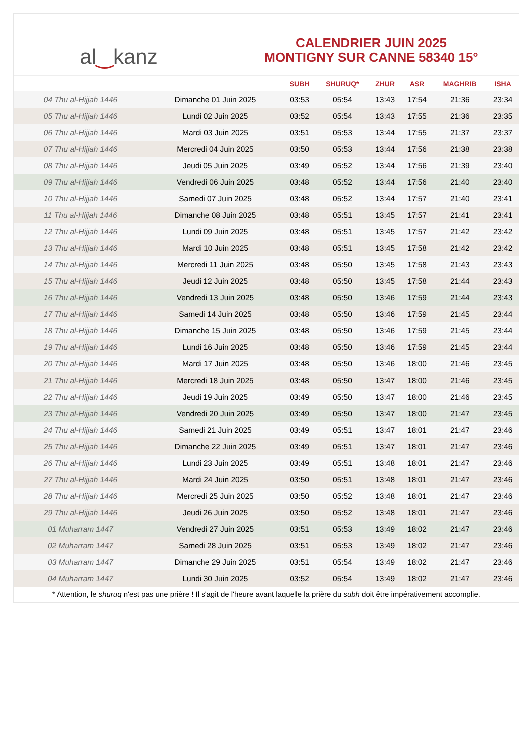al ‿ kanz
CALENDRIER JUIN 2025
MONTIGNY SUR CANNE 58340 15°
| | | SUBH | SHURUQ* | ZHUR | ASR | MAGHRIB | ISHA |
| --- | --- | --- | --- | --- | --- | --- | --- |
| 04 Thu al-Hijjah 1446 | Dimanche 01 Juin 2025 | 03:53 | 05:54 | 13:43 | 17:54 | 21:36 | 23:34 |
| 05 Thu al-Hijjah 1446 | Lundi 02 Juin 2025 | 03:52 | 05:54 | 13:43 | 17:55 | 21:36 | 23:35 |
| 06 Thu al-Hijjah 1446 | Mardi 03 Juin 2025 | 03:51 | 05:53 | 13:44 | 17:55 | 21:37 | 23:37 |
| 07 Thu al-Hijjah 1446 | Mercredi 04 Juin 2025 | 03:50 | 05:53 | 13:44 | 17:56 | 21:38 | 23:38 |
| 08 Thu al-Hijjah 1446 | Jeudi 05 Juin 2025 | 03:49 | 05:52 | 13:44 | 17:56 | 21:39 | 23:40 |
| 09 Thu al-Hijjah 1446 | Vendredi 06 Juin 2025 | 03:48 | 05:52 | 13:44 | 17:56 | 21:40 | 23:40 |
| 10 Thu al-Hijjah 1446 | Samedi 07 Juin 2025 | 03:48 | 05:52 | 13:44 | 17:57 | 21:40 | 23:41 |
| 11 Thu al-Hijjah 1446 | Dimanche 08 Juin 2025 | 03:48 | 05:51 | 13:45 | 17:57 | 21:41 | 23:41 |
| 12 Thu al-Hijjah 1446 | Lundi 09 Juin 2025 | 03:48 | 05:51 | 13:45 | 17:57 | 21:42 | 23:42 |
| 13 Thu al-Hijjah 1446 | Mardi 10 Juin 2025 | 03:48 | 05:51 | 13:45 | 17:58 | 21:42 | 23:42 |
| 14 Thu al-Hijjah 1446 | Mercredi 11 Juin 2025 | 03:48 | 05:50 | 13:45 | 17:58 | 21:43 | 23:43 |
| 15 Thu al-Hijjah 1446 | Jeudi 12 Juin 2025 | 03:48 | 05:50 | 13:45 | 17:58 | 21:44 | 23:43 |
| 16 Thu al-Hijjah 1446 | Vendredi 13 Juin 2025 | 03:48 | 05:50 | 13:46 | 17:59 | 21:44 | 23:43 |
| 17 Thu al-Hijjah 1446 | Samedi 14 Juin 2025 | 03:48 | 05:50 | 13:46 | 17:59 | 21:45 | 23:44 |
| 18 Thu al-Hijjah 1446 | Dimanche 15 Juin 2025 | 03:48 | 05:50 | 13:46 | 17:59 | 21:45 | 23:44 |
| 19 Thu al-Hijjah 1446 | Lundi 16 Juin 2025 | 03:48 | 05:50 | 13:46 | 17:59 | 21:45 | 23:44 |
| 20 Thu al-Hijjah 1446 | Mardi 17 Juin 2025 | 03:48 | 05:50 | 13:46 | 18:00 | 21:46 | 23:45 |
| 21 Thu al-Hijjah 1446 | Mercredi 18 Juin 2025 | 03:48 | 05:50 | 13:47 | 18:00 | 21:46 | 23:45 |
| 22 Thu al-Hijjah 1446 | Jeudi 19 Juin 2025 | 03:49 | 05:50 | 13:47 | 18:00 | 21:46 | 23:45 |
| 23 Thu al-Hijjah 1446 | Vendredi 20 Juin 2025 | 03:49 | 05:50 | 13:47 | 18:00 | 21:47 | 23:45 |
| 24 Thu al-Hijjah 1446 | Samedi 21 Juin 2025 | 03:49 | 05:51 | 13:47 | 18:01 | 21:47 | 23:46 |
| 25 Thu al-Hijjah 1446 | Dimanche 22 Juin 2025 | 03:49 | 05:51 | 13:47 | 18:01 | 21:47 | 23:46 |
| 26 Thu al-Hijjah 1446 | Lundi 23 Juin 2025 | 03:49 | 05:51 | 13:48 | 18:01 | 21:47 | 23:46 |
| 27 Thu al-Hijjah 1446 | Mardi 24 Juin 2025 | 03:50 | 05:51 | 13:48 | 18:01 | 21:47 | 23:46 |
| 28 Thu al-Hijjah 1446 | Mercredi 25 Juin 2025 | 03:50 | 05:52 | 13:48 | 18:01 | 21:47 | 23:46 |
| 29 Thu al-Hijjah 1446 | Jeudi 26 Juin 2025 | 03:50 | 05:52 | 13:48 | 18:01 | 21:47 | 23:46 |
| 01 Muharram 1447 | Vendredi 27 Juin 2025 | 03:51 | 05:53 | 13:49 | 18:02 | 21:47 | 23:46 |
| 02 Muharram 1447 | Samedi 28 Juin 2025 | 03:51 | 05:53 | 13:49 | 18:02 | 21:47 | 23:46 |
| 03 Muharram 1447 | Dimanche 29 Juin 2025 | 03:51 | 05:54 | 13:49 | 18:02 | 21:47 | 23:46 |
| 04 Muharram 1447 | Lundi 30 Juin 2025 | 03:52 | 05:54 | 13:49 | 18:02 | 21:47 | 23:46 |
* Attention, le shuruq n'est pas une prière ! Il s'agit de l'heure avant laquelle la prière du subh doit être impérativement accomplie.